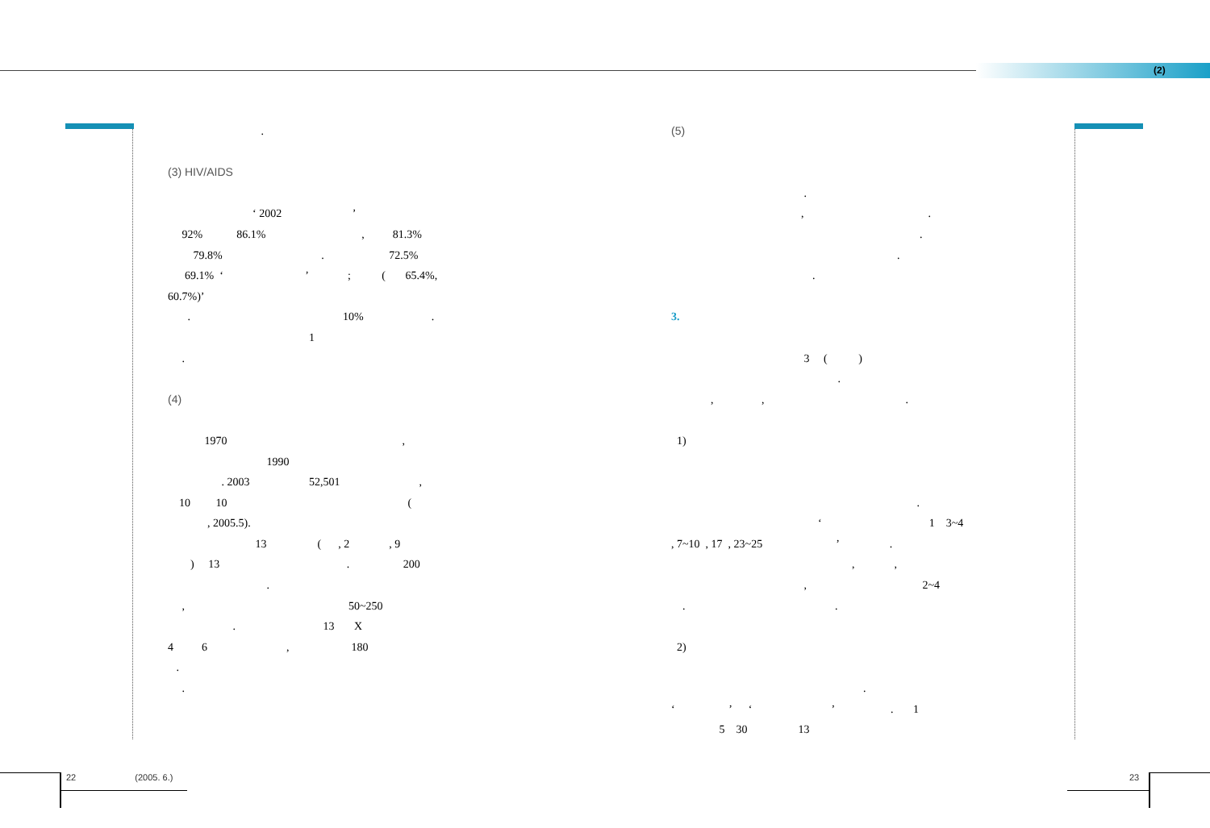(2)
.
(3) HIV/AIDS
‘ 2002 ’
92% 86.1% , 81.3%
79.8% . 72.5%
69.1% ‘ ’ ; ( 65.4%,
60.7%)’
. 10% .
1
.
(4)
1970 ,
1990
. 2003 52,501 ,
10 10 (
, 2005.5).
13 ( , 2 , 9
) 13 . 200
.
, 50~250
. 13 X
4 6 , 180
.
.
(5)
.
, .
.
.
.
3.
3 ( )
.
, , .
1)
.
‘ 1 3~4
, 7~10 , 17 , 23~25 ’ .
, ,
, 2~4
. .
2)
.
‘ ’ ‘ ’ . 1
5 30 13
22 (2005. 6.) 23